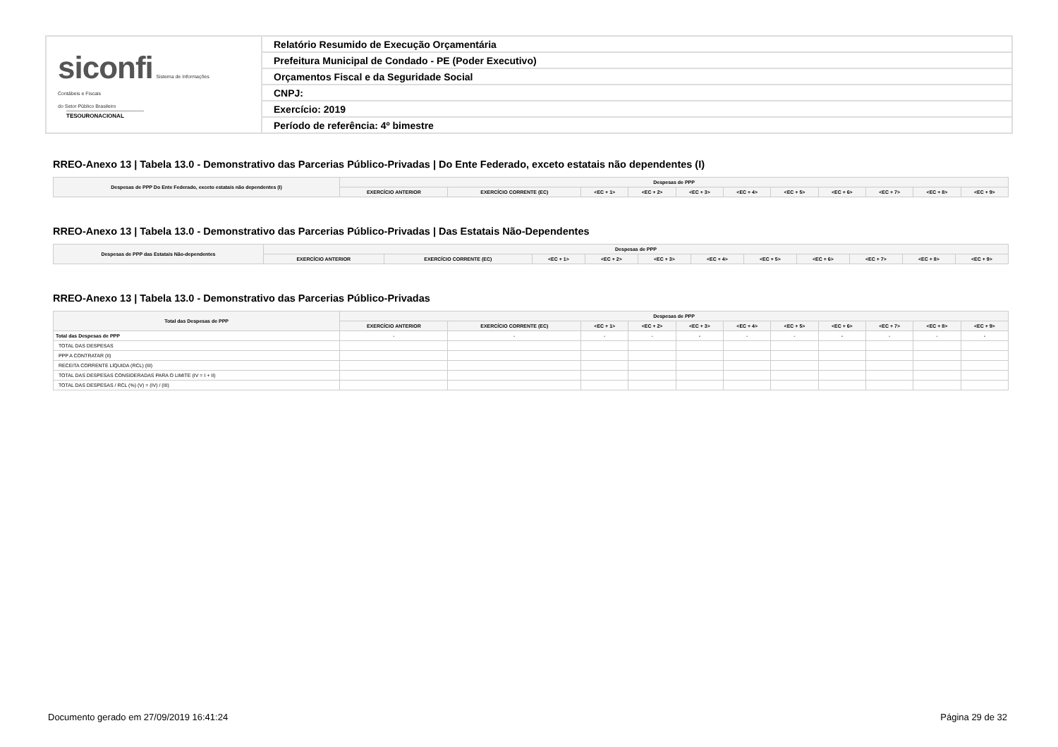siconfi Sistema de Informações
Contábeis e Fiscais
do Setor Público Brasileiro
TESOURONACIONAL
Relatório Resumido de Execução Orçamentária
Prefeitura Municipal de Condado - PE (Poder Executivo)
Orçamentos Fiscal e da Seguridade Social
CNPJ:
Exercício: 2019
Período de referência: 4º bimestre
RREO-Anexo 13 | Tabela 13.0 - Demonstrativo das Parcerias Público-Privadas | Do Ente Federado, exceto estatais não dependentes (I)
| Despesas de PPP Do Ente Federado, exceto estatais não dependentes (I) | Despesas de PPP | | | | | | | | | | |
| --- | --- | --- | --- | --- | --- | --- | --- | --- | --- | --- | --- |
| | EXERCÍCIO ANTERIOR | EXERCÍCIO CORRENTE (EC) | <EC + 1> | <EC + 2> | <EC + 3> | <EC + 4> | <EC + 5> | <EC + 6> | <EC + 7> | <EC + 8> | <EC + 9> |
RREO-Anexo 13 | Tabela 13.0 - Demonstrativo das Parcerias Público-Privadas | Das Estatais Não-Dependentes
| Despesas de PPP das Estatais Não-dependentes | Despesas de PPP | | | | | | | | | | |
| --- | --- | --- | --- | --- | --- | --- | --- | --- | --- | --- | --- |
| | EXERCÍCIO ANTERIOR | EXERCÍCIO CORRENTE (EC) | <EC + 1> | <EC + 2> | <EC + 3> | <EC + 4> | <EC + 5> | <EC + 6> | <EC + 7> | <EC + 8> | <EC + 9> |
RREO-Anexo 13 | Tabela 13.0 - Demonstrativo das Parcerias Público-Privadas
| Total das Despesas de PPP | Despesas de PPP | | | | | | | | | | |
| --- | --- | --- | --- | --- | --- | --- | --- | --- | --- | --- | --- |
| | EXERCÍCIO ANTERIOR | EXERCÍCIO CORRENTE (EC) | <EC + 1> | <EC + 2> | <EC + 3> | <EC + 4> | <EC + 5> | <EC + 6> | <EC + 7> | <EC + 8> | <EC + 9> |
| Total das Despesas de PPP | - | - | - | - | - | - | - | - | - | - | - |
| TOTAL DAS DESPESAS | | | | | | | | | | | |
| PPP A CONTRATAR (II) | | | | | | | | | | | |
| RECEITA CORRENTE LÍQUIDA (RCL) (III) | | | | | | | | | | | |
| TOTAL DAS DESPESAS CONSIDERADAS PARA O LIMITE (IV = I + II) | | | | | | | | | | | |
| TOTAL DAS DESPESAS / RCL (%) (V) = (IV) / (III) | | | | | | | | | | | |
Documento gerado em 27/09/2019 16:41:24 Página 29 de 32